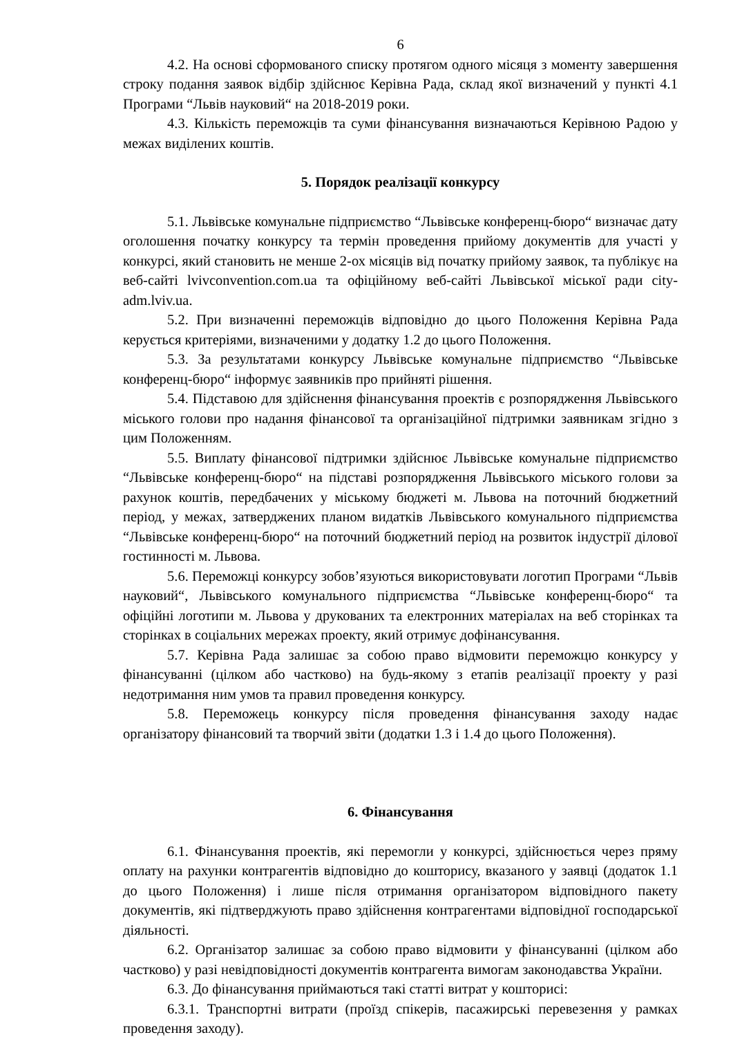6
4.2. На основі сформованого списку протягом одного місяця з моменту завершення строку подання заявок відбір здійснює Керівна Рада, склад якої визначений у пункті 4.1 Програми “Львів науковий“ на 2018-2019 роки.
4.3. Кількість переможців та суми фінансування визначаються Керівною Радою у межах виділених коштів.
5. Порядок реалізації конкурсу
5.1. Львівське комунальне підприємство “Львівське конференц-бюро“ визначає дату оголошення початку конкурсу та термін проведення прийому документів для участі у конкурсі, який становить не менше 2-ох місяців від початку прийому заявок, та публікує на веб-сайті lvivconvention.com.ua та офіційному веб-сайті Львівської міської ради city-adm.lviv.ua.
5.2. При визначенні переможців відповідно до цього Положення Керівна Рада керується критеріями, визначеними у додатку 1.2 до цього Положення.
5.3. За результатами конкурсу Львівське комунальне підприємство “Львівське конференц-бюро“ інформує заявників про прийняті рішення.
5.4. Підставою для здійснення фінансування проектів є розпорядження Львівського міського голови про надання фінансової та організаційної підтримки заявникам згідно з цим Положенням.
5.5. Виплату фінансової підтримки здійснює Львівське комунальне підприємство “Львівське конференц-бюро“ на підставі розпорядження Львівського міського голови за рахунок коштів, передбачених у міському бюджеті м. Львова на поточний бюджетний період, у межах, затверджених планом видатків Львівського комунального підприємства “Львівське конференц-бюро“ на поточний бюджетний період на розвиток індустрії ділової гостинності м. Львова.
5.6. Переможці конкурсу зобов’язуються використовувати логотип Програми “Львів науковий“, Львівського комунального підприємства “Львівське конференц-бюро“ та офіційні логотипи м. Львова у друкованих та електронних матеріалах на веб сторінках та сторінках в соціальних мережах проекту, який отримує дофінансування.
5.7. Керівна Рада залишає за собою право відмовити переможцю конкурсу у фінансуванні (цілком або частково) на будь-якому з етапів реалізації проекту у разі недотримання ним умов та правил проведення конкурсу.
5.8. Переможець конкурсу після проведення фінансування заходу надає організатору фінансовий та творчий звіти (додатки 1.3 і 1.4 до цього Положення).
6. Фінансування
6.1. Фінансування проектів, які перемогли у конкурсі, здійснюється через пряму оплату на рахунки контрагентів відповідно до кошторису, вказаного у заявці (додаток 1.1 до цього Положення) і лише після отримання організатором відповідного пакету документів, які підтверджують право здійснення контрагентами відповідної господарської діяльності.
6.2. Організатор залишає за собою право відмовити у фінансуванні (цілком або частково) у разі невідповідності документів контрагента вимогам законодавства України.
6.3. До фінансування приймаються такі статті витрат у кошторисі:
6.3.1. Транспортні витрати (проїзд спікерів, пасажирські перевезення у рамках проведення заходу).